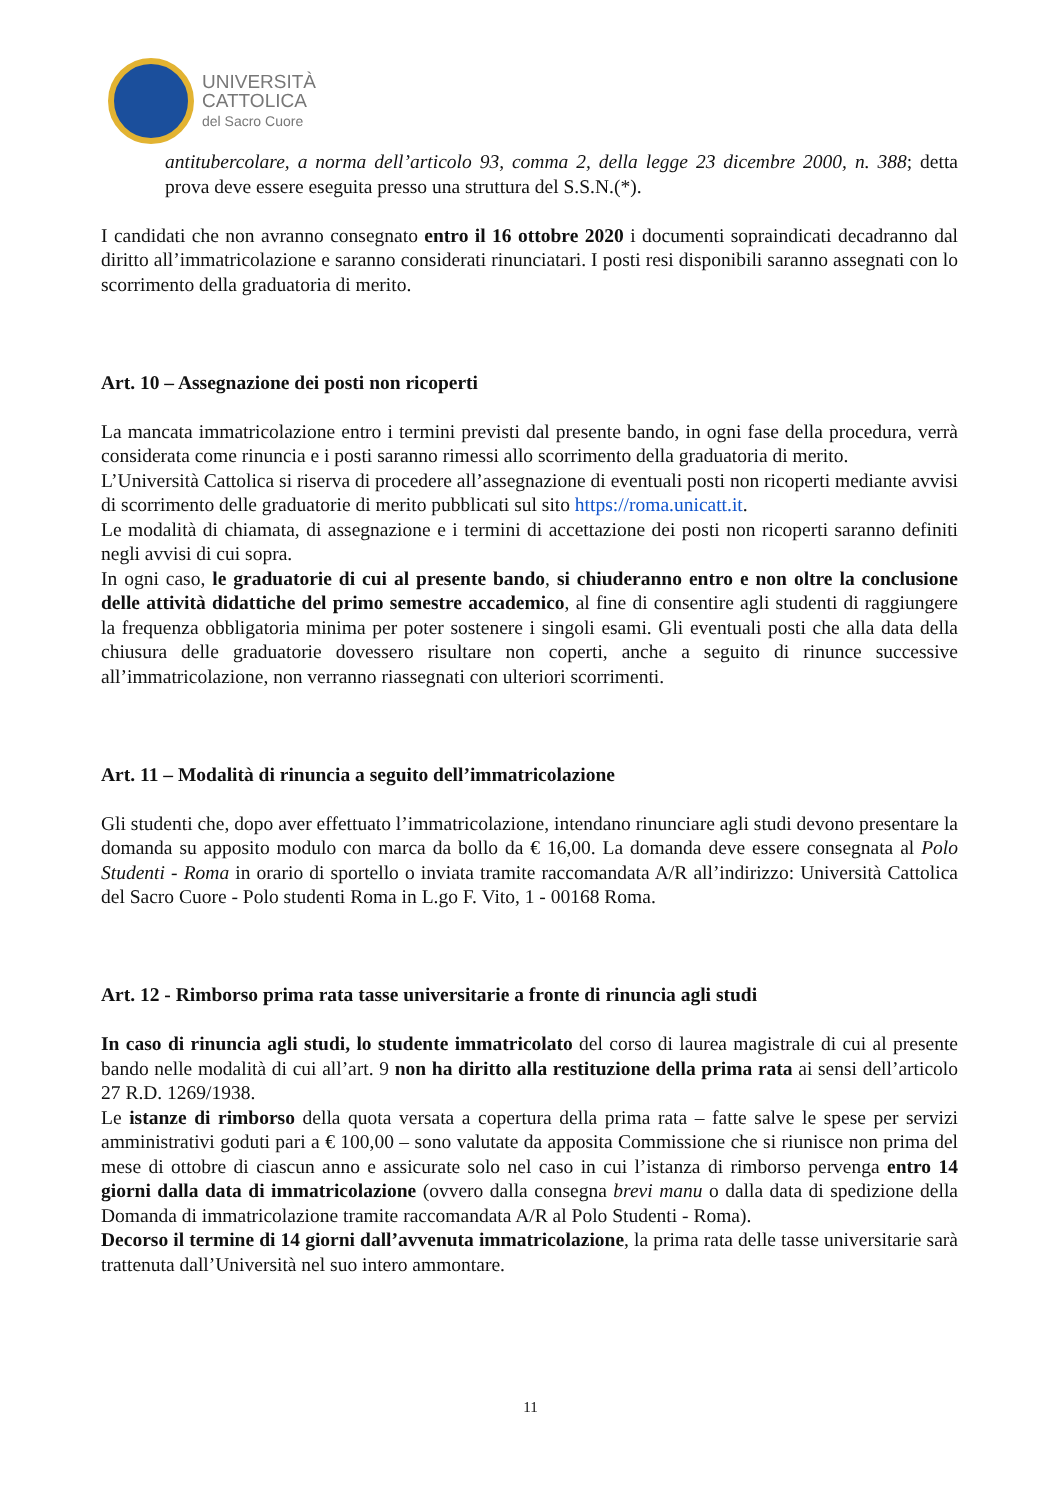UNIVERSITÀ
CATTOLICA
del Sacro Cuore
antitubercolare, a norma dell’articolo 93, comma 2, della legge 23 dicembre 2000, n. 388; detta prova deve essere eseguita presso una struttura del S.S.N.(*).
I candidati che non avranno consegnato entro il 16 ottobre 2020 i documenti sopraindicati decadranno dal diritto all’immatricolazione e saranno considerati rinunciatari. I posti resi disponibili saranno assegnati con lo scorrimento della graduatoria di merito.
Art. 10 – Assegnazione dei posti non ricoperti
La mancata immatricolazione entro i termini previsti dal presente bando, in ogni fase della procedura, verrà considerata come rinuncia e i posti saranno rimessi allo scorrimento della graduatoria di merito.
L’Università Cattolica si riserva di procedere all’assegnazione di eventuali posti non ricoperti mediante avvisi di scorrimento delle graduatorie di merito pubblicati sul sito https://roma.unicatt.it.
Le modalità di chiamata, di assegnazione e i termini di accettazione dei posti non ricoperti saranno definiti negli avvisi di cui sopra.
In ogni caso, le graduatorie di cui al presente bando, si chiuderanno entro e non oltre la conclusione delle attività didattiche del primo semestre accademico, al fine di consentire agli studenti di raggiungere la frequenza obbligatoria minima per poter sostenere i singoli esami. Gli eventuali posti che alla data della chiusura delle graduatorie dovessero risultare non coperti, anche a seguito di rinunce successive all’immatricolazione, non verranno riassegnati con ulteriori scorrimenti.
Art. 11 – Modalità di rinuncia a seguito dell’immatricolazione
Gli studenti che, dopo aver effettuato l’immatricolazione, intendano rinunciare agli studi devono presentare la domanda su apposito modulo con marca da bollo da € 16,00. La domanda deve essere consegnata al Polo Studenti - Roma in orario di sportello o inviata tramite raccomandata A/R all’indirizzo: Università Cattolica del Sacro Cuore - Polo studenti Roma in L.go F. Vito, 1 - 00168 Roma.
Art. 12 - Rimborso prima rata tasse universitarie a fronte di rinuncia agli studi
In caso di rinuncia agli studi, lo studente immatricolato del corso di laurea magistrale di cui al presente bando nelle modalità di cui all’art. 9 non ha diritto alla restituzione della prima rata ai sensi dell’articolo 27 R.D. 1269/1938.
Le istanze di rimborso della quota versata a copertura della prima rata – fatte salve le spese per servizi amministrativi goduti pari a € 100,00 – sono valutate da apposita Commissione che si riunisce non prima del mese di ottobre di ciascun anno e assicurate solo nel caso in cui l’istanza di rimborso pervenga entro 14 giorni dalla data di immatricolazione (ovvero dalla consegna brevi manu o dalla data di spedizione della Domanda di immatricolazione tramite raccomandata A/R al Polo Studenti - Roma).
Decorso il termine di 14 giorni dall’avvenuta immatricolazione, la prima rata delle tasse universitarie sarà trattenuta dall’Università nel suo intero ammontare.
11